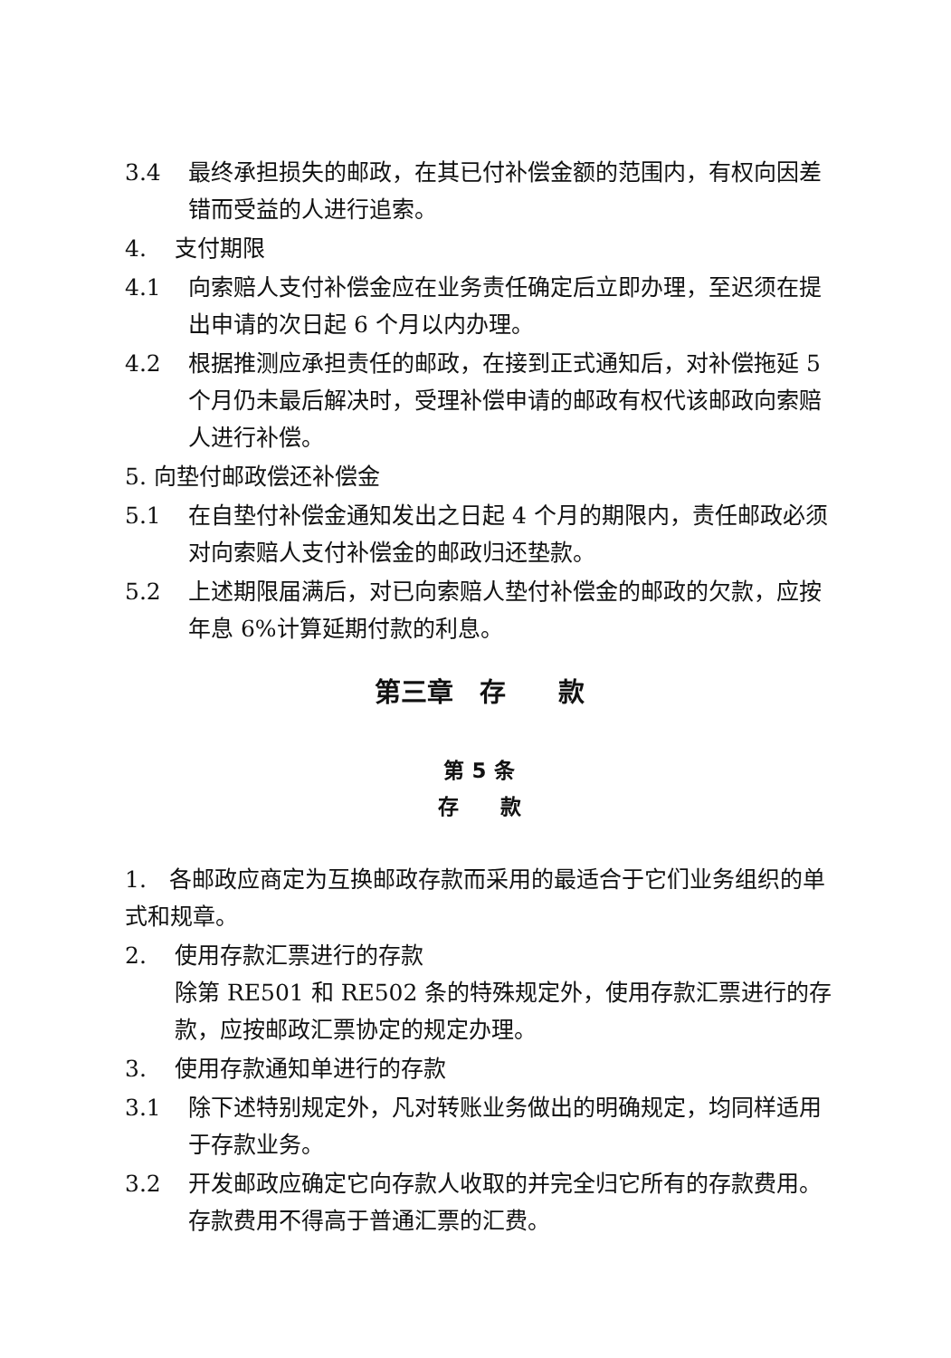3.4 最终承担损失的邮政，在其已付补偿金额的范围内，有权向因差错而受益的人进行追索。
4. 支付期限
4.1 向索赔人支付补偿金应在业务责任确定后立即办理，至迟须在提出申请的次日起 6 个月以内办理。
4.2 根据推测应承担责任的邮政，在接到正式通知后，对补偿拖延 5 个月仍未最后解决时，受理补偿申请的邮政有权代该邮政向索赔人进行补偿。
5. 向垫付邮政偿还补偿金
5.1 在自垫付补偿金通知发出之日起 4 个月的期限内，责任邮政必须对向索赔人支付补偿金的邮政归还垫款。
5.2 上述期限届满后，对已向索赔人垫付补偿金的邮政的欠款，应按年息 6%计算延期付款的利息。
第三章　存　　款
第 5 条
存　　款
1.　各邮政应商定为互换邮政存款而采用的最适合于它们业务组织的单式和规章。
2. 使用存款汇票进行的存款
除第 RE501 和 RE502 条的特殊规定外，使用存款汇票进行的存款，应按邮政汇票协定的规定办理。
3. 使用存款通知单进行的存款
3.1 除下述特别规定外，凡对转账业务做出的明确规定，均同样适用于存款业务。
3.2 开发邮政应确定它向存款人收取的并完全归它所有的存款费用。存款费用不得高于普通汇票的汇费。